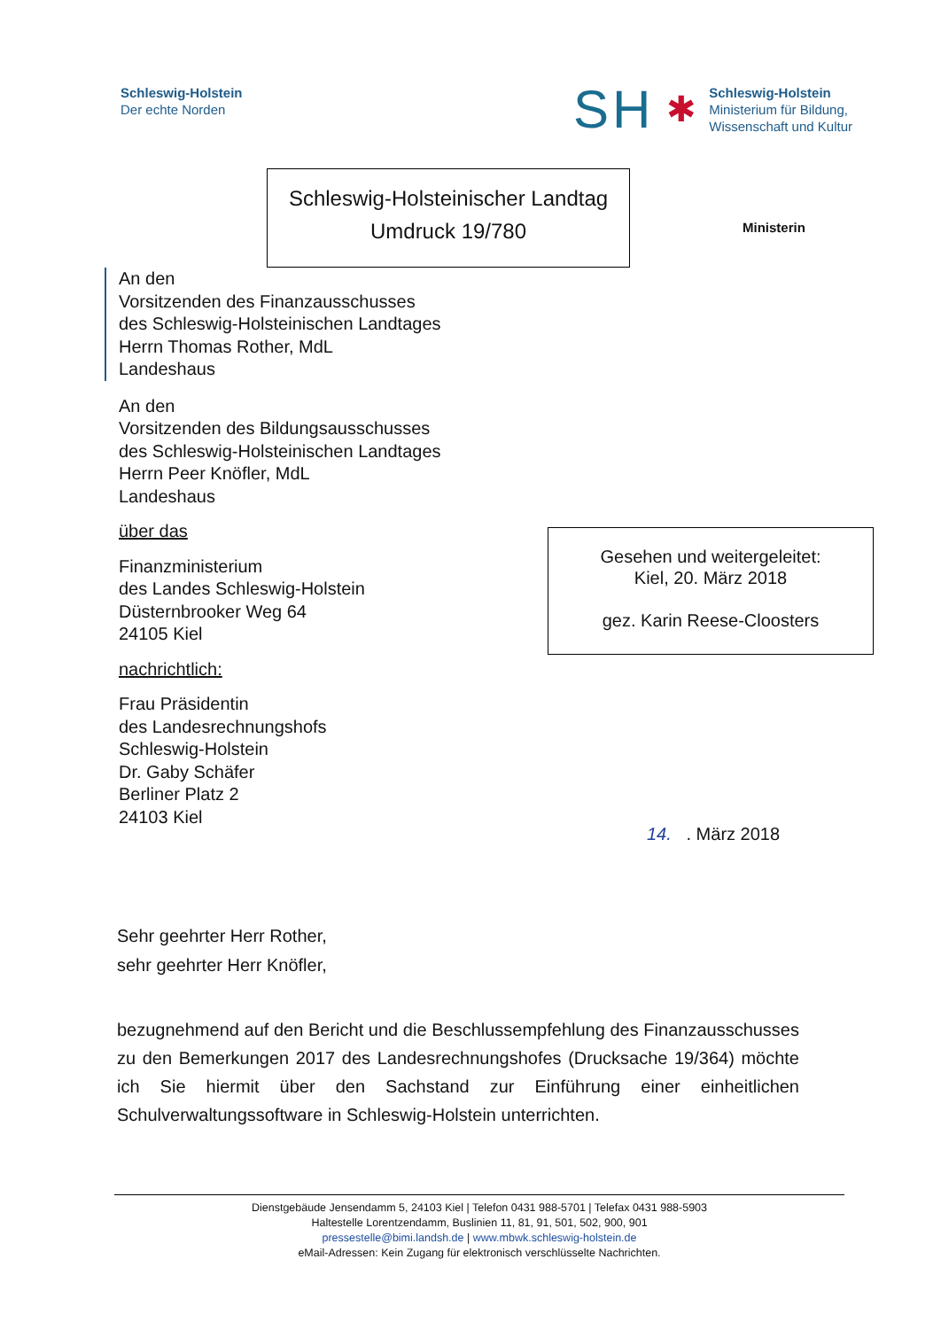Schleswig-Holstein
Der echte Norden
SH ✱
Schleswig-Holstein
Ministerium für Bildung,
Wissenschaft und Kultur
Schleswig-Holsteinischer Landtag
Umdruck 19/780
Ministerin
An den
Vorsitzenden des Finanzausschusses
des Schleswig-Holsteinischen Landtages
Herrn Thomas Rother, MdL
Landeshaus
An den
Vorsitzenden des Bildungsausschusses
des Schleswig-Holsteinischen Landtages
Herrn Peer Knöfler, MdL
Landeshaus
über das
Finanzministerium
des Landes Schleswig-Holstein
Düsternbrooker Weg 64
24105 Kiel
nachrichtlich:
Frau Präsidentin
des Landesrechnungshofs
Schleswig-Holstein
Dr. Gaby Schäfer
Berliner Platz 2
24103 Kiel
Gesehen und weitergeleitet:
Kiel, 20. März 2018
gez. Karin Reese-Cloosters
14. . März 2018
Sehr geehrter Herr Rother,
sehr geehrter Herr Knöfler,
bezugnehmend auf den Bericht und die Beschlussempfehlung des Finanzausschusses zu den Bemerkungen 2017 des Landesrechnungshofes (Drucksache 19/364) möchte ich Sie hiermit über den Sachstand zur Einführung einer einheitlichen Schulverwaltungssoftware in Schleswig-Holstein unterrichten.
Dienstgebäude Jensendamm 5, 24103 Kiel | Telefon 0431 988-5701 | Telefax 0431 988-5903
Haltestelle Lorentzendamm, Buslinien 11, 81, 91, 501, 502, 900, 901
pressestelle@bimi.landsh.de | www.mbwk.schleswig-holstein.de
eMail-Adressen: Kein Zugang für elektronisch verschlüsselte Nachrichten.